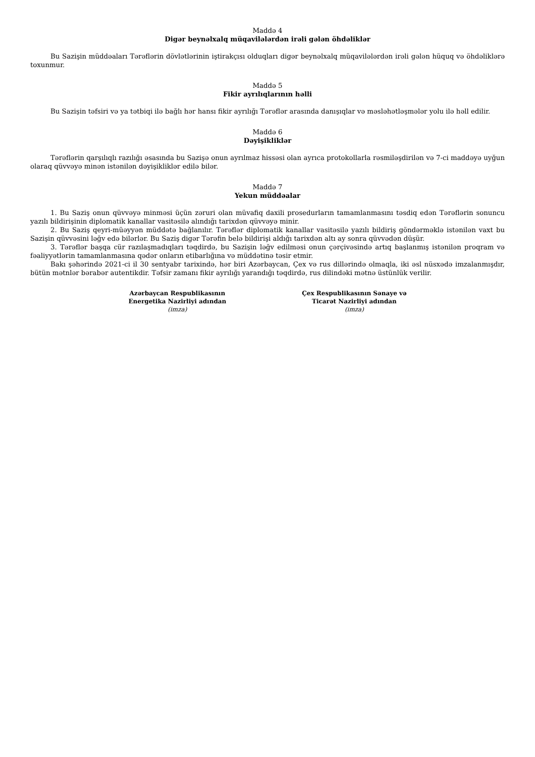Maddə 4
Digər beynəlxalq müqavilələrdən irəli gələn öhdəliklər
Bu Sazişin müddəaları Tərəflərin dövlətlərinin iştirakçısı olduqları digər beynəlxalq müqavilələrdən irəli gələn hüquq və öhdəliklərə toxunmur.
Maddə 5
Fikir ayrılıqlarının həlli
Bu Sazişin təfsiri və ya tətbiqi ilə bağlı hər hansı fikir ayrılığı Tərəflər arasında danışıqlar və məsləhətləşmələr yolu ilə həll edilir.
Maddə 6
Dəyişikliklər
Tərəflərin qarşılıqlı razılığı əsasında bu Sazişə onun ayrılmaz hissəsi olan ayrıca protokollarla rəsmiləşdirilən və 7-ci maddəyə uyğun olaraq qüvvəyə minən istənilən dəyişikliklər edilə bilər.
Maddə 7
Yekun müddəalar
1. Bu Saziş onun qüvvəyə minməsi üçün zəruri olan müvafiq daxili prosedurların tamamlanmasını təsdiq edən Tərəflərin sonuncu yazılı bildirişinin diplomatik kanallar vasitəsilə alındığı tarixdən qüvvəyə minir.
2. Bu Saziş qeyri-müəyyən müddətə bağlanılır. Tərəflər diplomatik kanallar vasitəsilə yazılı bildiriş göndərməklə istənilən vaxt bu Sazişin qüvvəsini ləğv edə bilərlər. Bu Saziş digər Tərəfin belə bildirişi aldığı tarixdən altı ay sonra qüvvədən düşür.
3. Tərəflər başqa cür razılaşmadıqları təqdirdə, bu Sazişin ləğv edilməsi onun çərçivəsində artıq başlanmış istənilən proqram və fəaliyyətlərin tamamlanmasına qədər onların etibarlığına və müddətinə təsir etmir.
Bakı şəhərində 2021-ci il 30 sentyabr tarixində, hər biri Azərbaycan, Çex və rus dillərində olmaqla, iki əsl nüsxədə imzalanmışdır, bütün mətnlər bərabər autentikdir. Təfsir zamanı fikir ayrılığı yarandığı təqdirdə, rus dilindəki mətnə üstünlük verilir.
Azərbaycan Respublikasının
Energetika Nazirliyi adından
(imza)
Çex Respublikasının Sənaye və
Ticarət Nazirliyi adından
(imza)